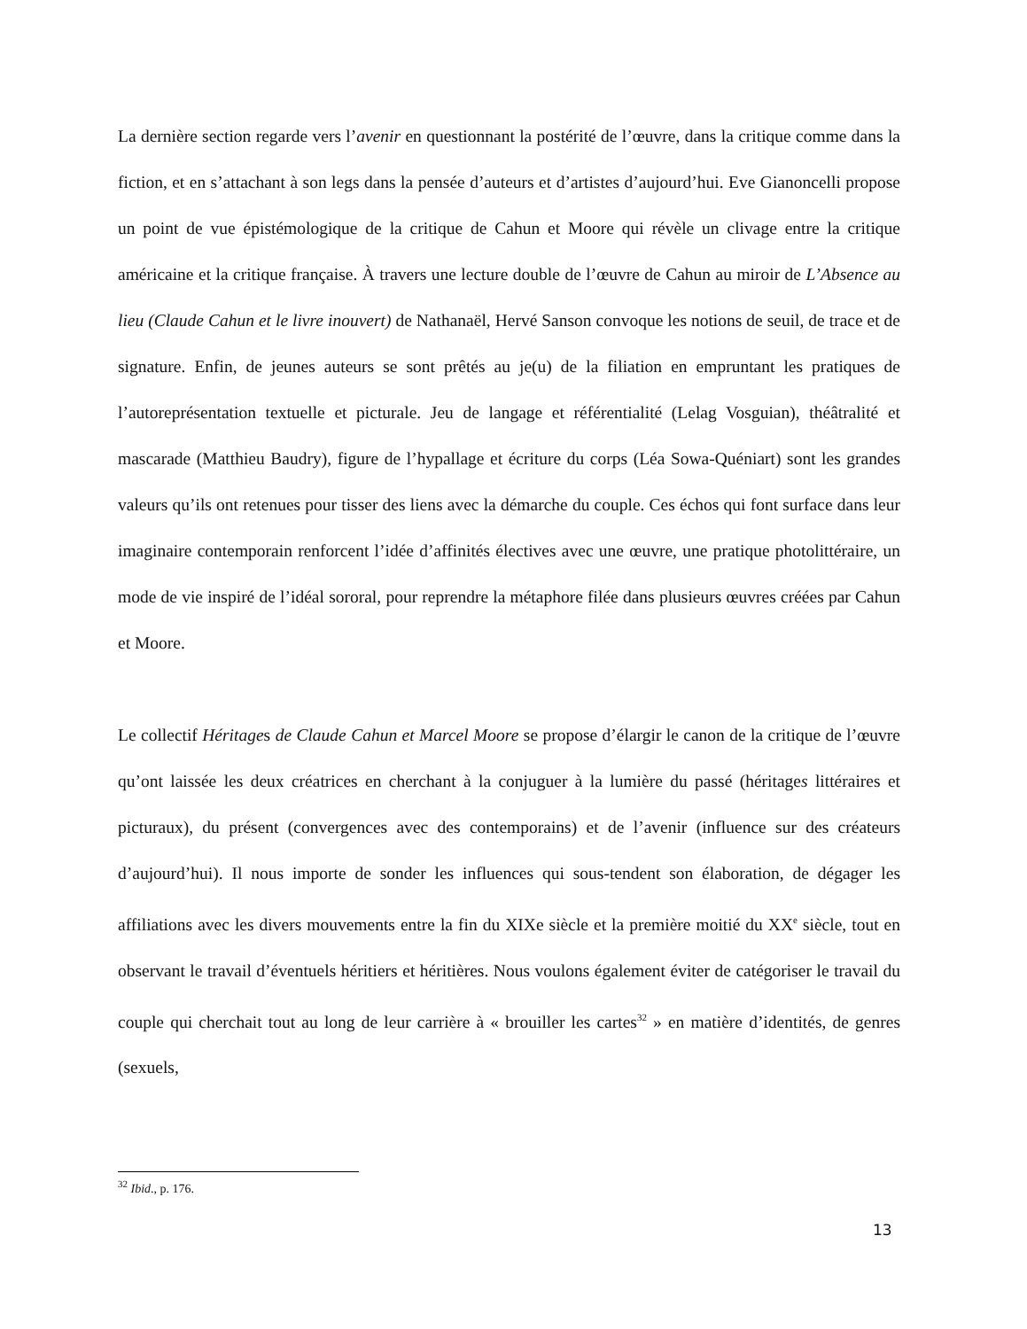La dernière section regarde vers l’avenir en questionnant la postérité de l’œuvre, dans la critique comme dans la fiction, et en s’attachant à son legs dans la pensée d’auteurs et d’artistes d’aujourd’hui. Eve Gianoncelli propose un point de vue épistémologique de la critique de Cahun et Moore qui révèle un clivage entre la critique américaine et la critique française. À travers une lecture double de l’œuvre de Cahun au miroir de L’Absence au lieu (Claude Cahun et le livre inouvert) de Nathanaël, Hervé Sanson convoque les notions de seuil, de trace et de signature. Enfin, de jeunes auteurs se sont prêtés au je(u) de la filiation en empruntant les pratiques de l’autoreprésentation textuelle et picturale. Jeu de langage et référentialité (Lelag Vosguian), théâtralité et mascarade (Matthieu Baudry), figure de l’hypallage et écriture du corps (Léa Sowa-Quéniart) sont les grandes valeurs qu’ils ont retenues pour tisser des liens avec la démarche du couple. Ces échos qui font surface dans leur imaginaire contemporain renforcent l’idée d’affinités électives avec une œuvre, une pratique photolittéraire, un mode de vie inspiré de l’idéal sororal, pour reprendre la métaphore filée dans plusieurs œuvres créées par Cahun et Moore.
Le collectif Héritages de Claude Cahun et Marcel Moore se propose d’élargir le canon de la critique de l’œuvre qu’ont laissée les deux créatrices en cherchant à la conjuguer à la lumière du passé (héritages littéraires et picturaux), du présent (convergences avec des contemporains) et de l’avenir (influence sur des créateurs d’aujourd’hui). Il nous importe de sonder les influences qui sous-tendent son élaboration, de dégager les affiliations avec les divers mouvements entre la fin du XIXe siècle et la première moitié du XX<sup>e</sup> siècle, tout en observant le travail d’éventuels héritiers et héritières. Nous voulons également éviter de catégoriser le travail du couple qui cherchait tout au long de leur carrière à « brouiller les cartes<sup>32</sup> » en matière d’identités, de genres (sexuels,
<sup>32</sup> Ibid., p. 176.
13